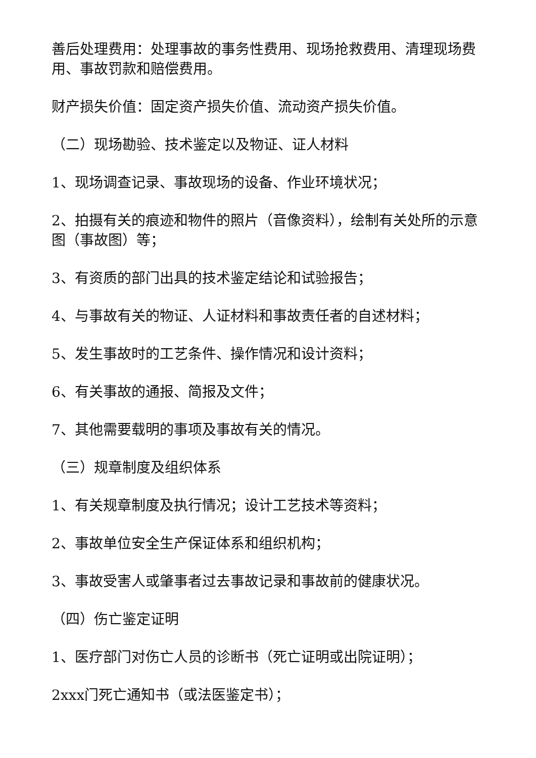善后处理费用：处理事故的事务性费用、现场抢救费用、清理现场费用、事故罚款和赔偿费用。
财产损失价值：固定资产损失价值、流动资产损失价值。
（二）现场勘验、技术鉴定以及物证、证人材料
1、现场调查记录、事故现场的设备、作业环境状况；
2、拍摄有关的痕迹和物件的照片（音像资料），绘制有关处所的示意图（事故图）等；
3、有资质的部门出具的技术鉴定结论和试验报告；
4、与事故有关的物证、人证材料和事故责任者的自述材料；
5、发生事故时的工艺条件、操作情况和设计资料；
6、有关事故的通报、简报及文件；
7、其他需要载明的事项及事故有关的情况。
（三）规章制度及组织体系
1、有关规章制度及执行情况；设计工艺技术等资料；
2、事故单位安全生产保证体系和组织机构；
3、事故受害人或肇事者过去事故记录和事故前的健康状况。
（四）伤亡鉴定证明
1、医疗部门对伤亡人员的诊断书（死亡证明或出院证明）；
2xxx门死亡通知书（或法医鉴定书）；